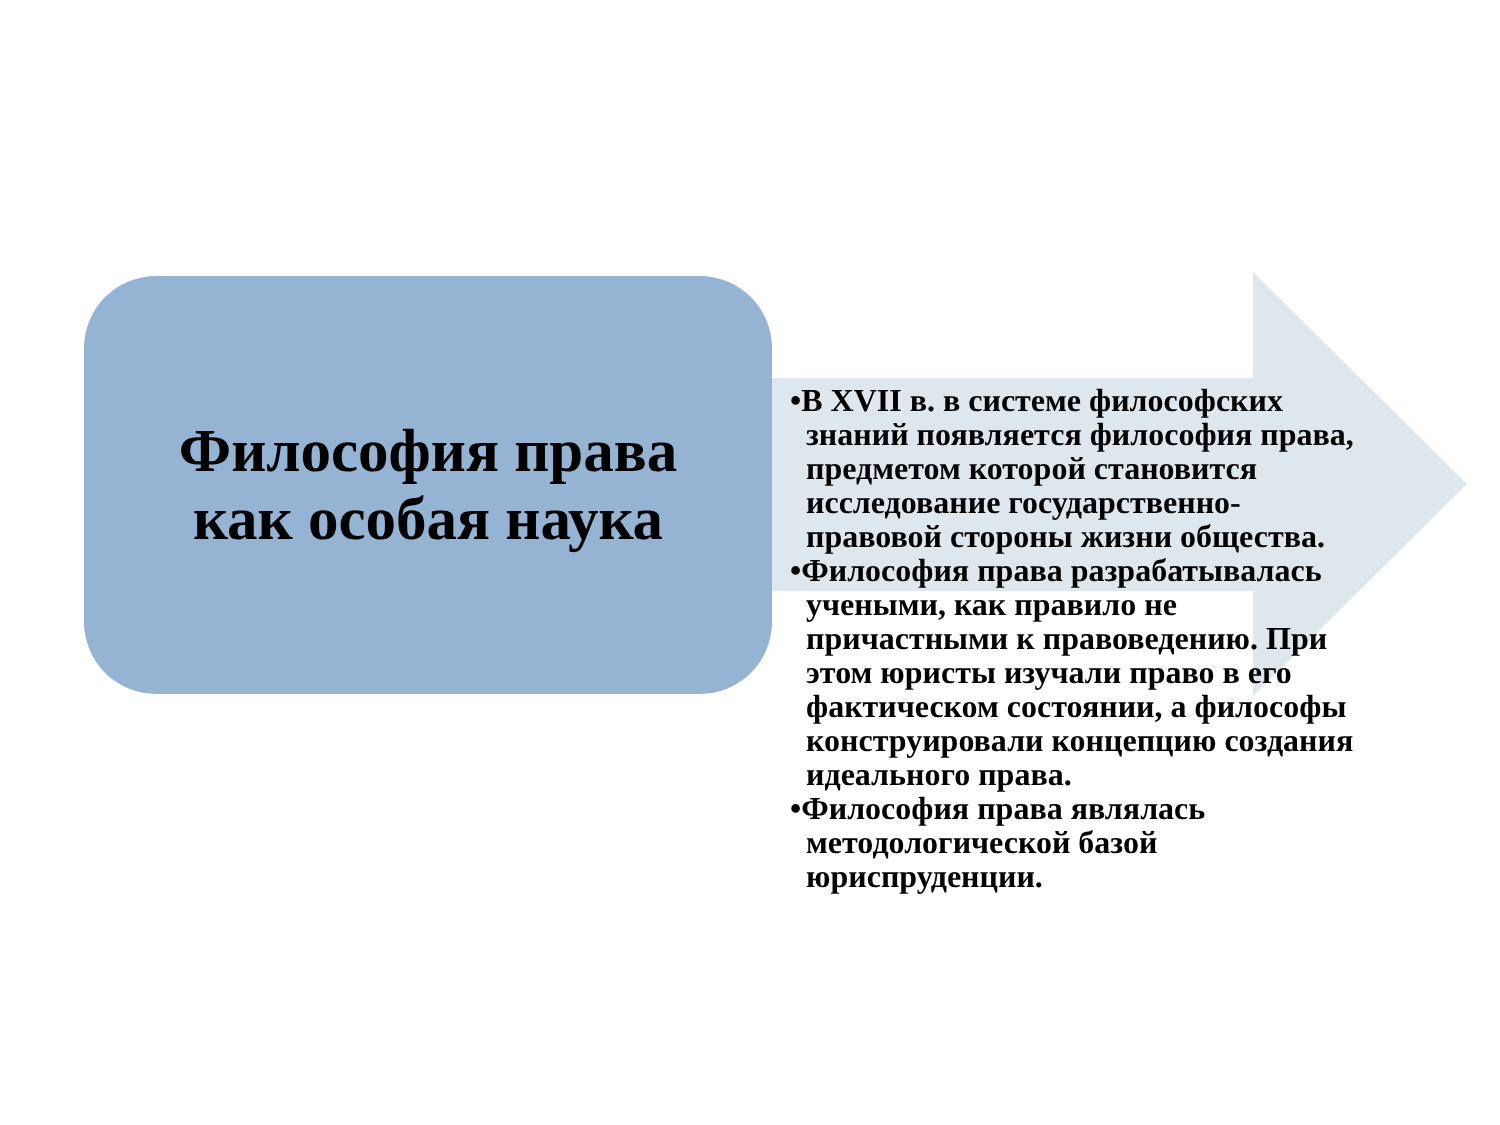Философия права
как особая наука
•В XVII в. в системе философских знаний появляется философия права, предметом которой становится исследование государственно-правовой стороны жизни общества.
•Философия права разрабатывалась учеными, как правило не причастными к правоведению. При этом юристы изучали право в его фактическом состоянии, а философы конструировали концепцию создания идеального права.
•Философия права являлась методологической базой юриспруденции.